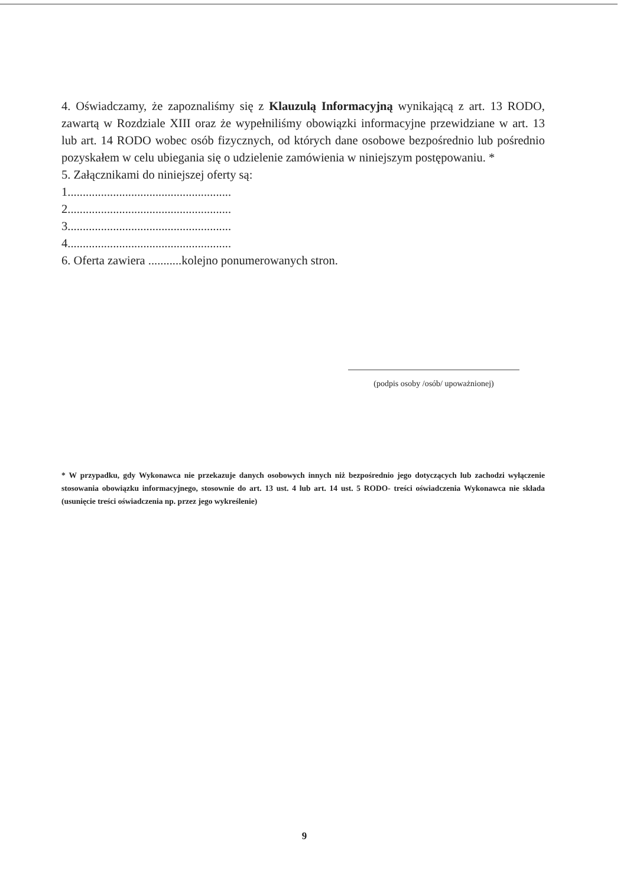4. Oświadczamy, że zapoznaliśmy się z Klauzulą Informacyjną wynikającą z art. 13 RODO, zawartą w Rozdziale XIII oraz że wypełniliśmy obowiązki informacyjne przewidziane w art. 13 lub art. 14 RODO wobec osób fizycznych, od których dane osobowe bezpośrednio lub pośrednio pozyskałem w celu ubiegania się o udzielenie zamówienia w niniejszym postępowaniu. *
5. Załącznikami do niniejszej oferty są:
1......................................................
2......................................................
3......................................................
4......................................................
6. Oferta zawiera ...........kolejno ponumerowanych stron.
(podpis osoby /osób/ upoważnionej)
* W przypadku, gdy Wykonawca nie przekazuje danych osobowych innych niż bezpośrednio jego dotyczących lub zachodzi wyłączenie stosowania obowiązku informacyjnego, stosownie do art. 13 ust. 4 lub art. 14 ust. 5 RODO- treści oświadczenia Wykonawca nie składa (usunięcie treści oświadczenia np. przez jego wykreślenie)
9